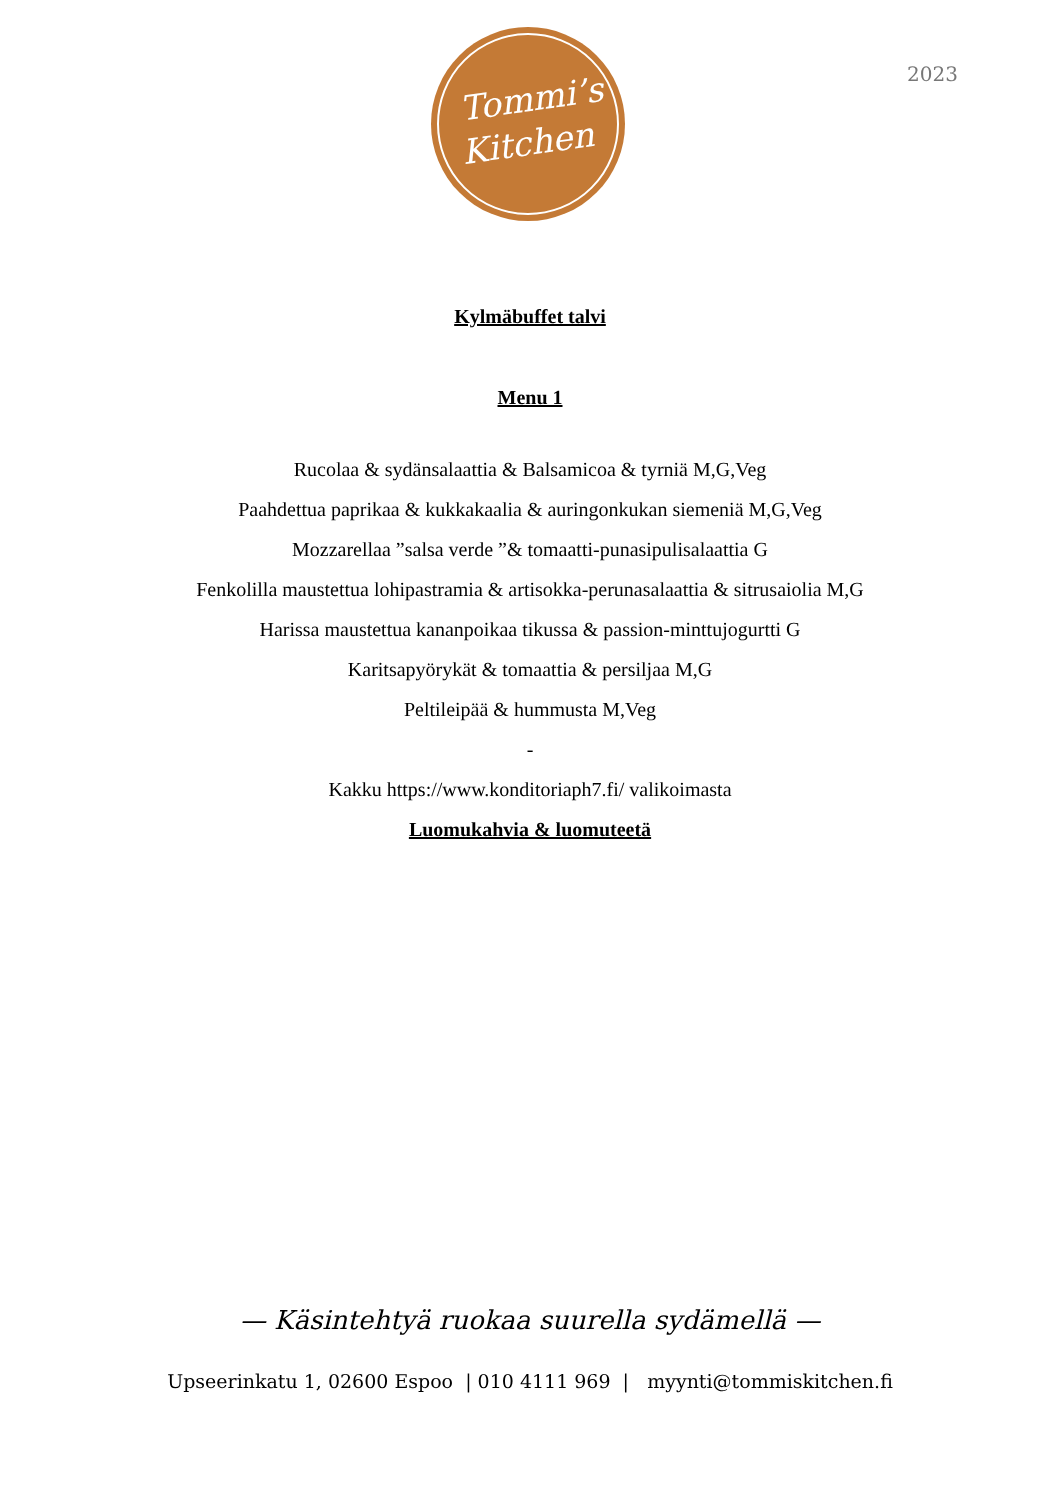Tommi’s
Kitchen
2023
Kylmäbuffet talvi
Menu 1
Rucolaa & sydänsalaattia & Balsamicoa & tyrniä M,G,Veg
Paahdettua paprikaa & kukkakaalia & auringonkukan siemeniä M,G,Veg
Mozzarellaa ”salsa verde ”& tomaatti-punasipulisalaattia G
Fenkolilla maustettua lohipastramia & artisokka-perunasalaattia & sitrusaiolia M,G
Harissa maustettua kananpoikaa tikussa & passion-minttujogurtti G
Karitsapyörykät & tomaattia & persiljaa M,G
Peltileipää & hummusta M,Veg
-
Kakku https://www.konditoriaph7.fi/ valikoimasta
Luomukahvia & luomuteetä
— Käsintehtyä ruokaa suurella sydämellä —
Upseerinkatu 1, 02600 Espoo | 010 4111 969 | myynti@tommiskitchen.fi